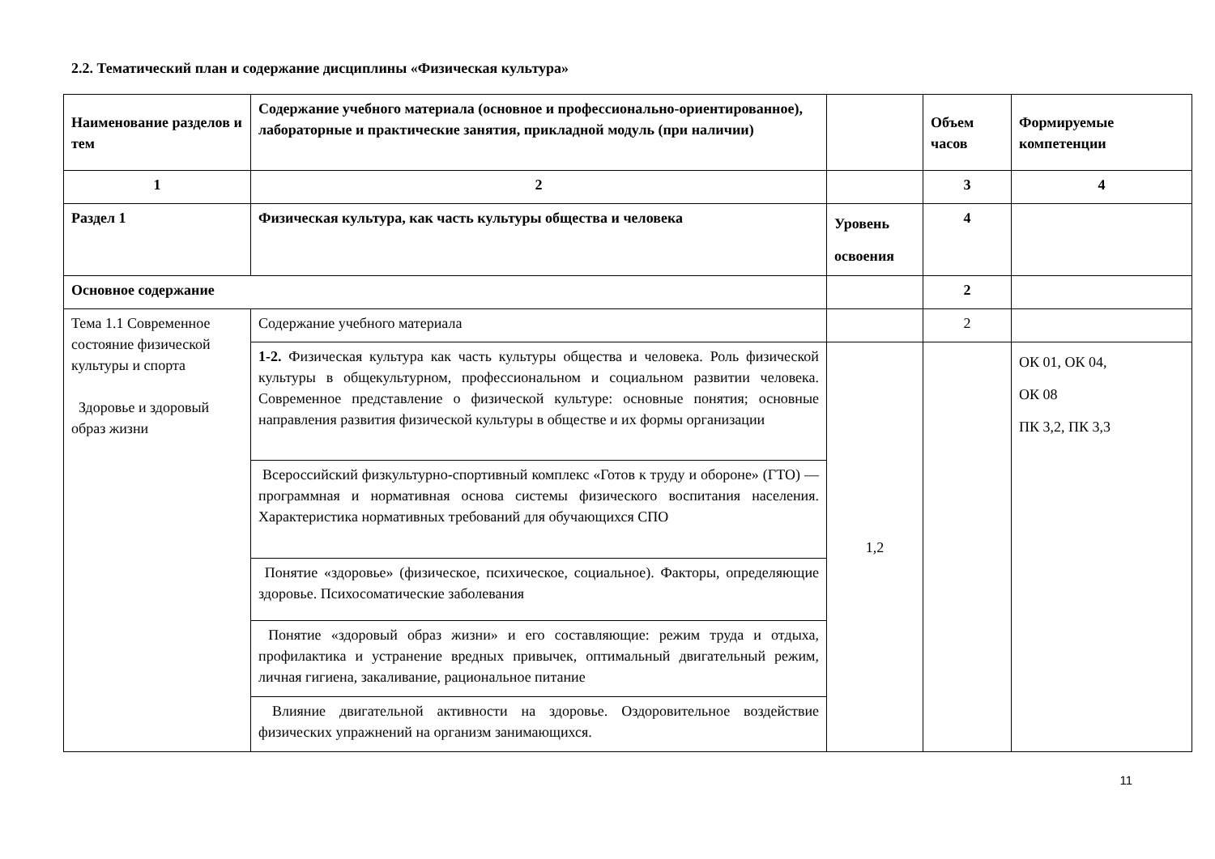2.2. Тематический план и содержание дисциплины «Физическая культура»
| Наименование разделов и тем | Содержание учебного материала (основное и профессионально-ориентированное), лабораторные и практические занятия, прикладной модуль (при наличии) | | Объем часов | Формируемые компетенции |
| --- | --- | --- | --- | --- |
| 1 | 2 | | 3 | 4 |
| Раздел 1 | Физическая культура, как часть культуры общества и человека | Уровень освоения | 4 | |
| Основное содержание | | | 2 | |
| Тема 1.1 Современное состояние физической культуры и спорта Здоровье и здоровый образ жизни | Содержание учебного материала | | 2 | |
| | 1-2. Физическая культура как часть культуры общества и человека. Роль физической культуры в общекультурном, профессиональном и социальном развитии человека. Современное представление о физической культуре: основные понятия; основные направления развития физической культуры в обществе и их формы организации | 1,2 | | ОК 01, ОК 04, ОК 08 ПК 3,2, ПК 3,3 |
| | Всероссийский физкультурно-спортивный комплекс «Готов к труду и обороне» (ГТО) — программная и нормативная основа системы физического воспитания населения. Характеристика нормативных требований для обучающихся СПО | | | |
| | Понятие «здоровье» (физическое, психическое, социальное). Факторы, определяющие здоровье. Психосоматические заболевания | | | |
| | Понятие «здоровый образ жизни» и его составляющие: режим труда и отдыха, профилактика и устранение вредных привычек, оптимальный двигательный режим, личная гигиена, закаливание, рациональное питание | | | |
| | Влияние двигательной активности на здоровье. Оздоровительное воздействие физических упражнений на организм занимающихся. | | | |
11